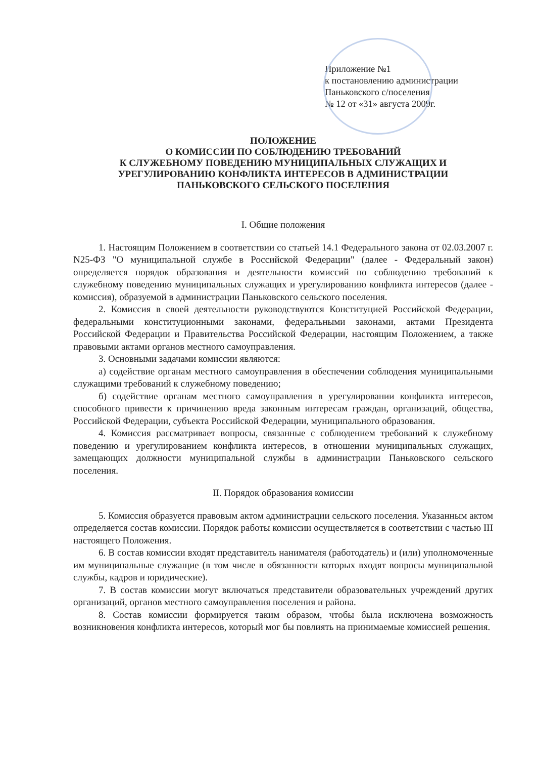Приложение №1
к постановлению администрации
Паньковского с/поселения
№ 12 от «31» августа 2009г.
ПОЛОЖЕНИЕ
О КОМИССИИ ПО СОБЛЮДЕНИЮ ТРЕБОВАНИЙ
К СЛУЖЕБНОМУ ПОВЕДЕНИЮ МУНИЦИПАЛЬНЫХ СЛУЖАЩИХ И
УРЕГУЛИРОВАНИЮ КОНФЛИКТА ИНТЕРЕСОВ В АДМИНИСТРАЦИИ
ПАНЬКОВСКОГО СЕЛЬСКОГО ПОСЕЛЕНИЯ
I. Общие положения
1. Настоящим Положением в соответствии со статьей 14.1 Федерального закона от 02.03.2007 г. N25-ФЗ "О муниципальной службе в Российской Федерации" (далее - Федеральный закон) определяется порядок образования и деятельности комиссий по соблюдению требований к служебному поведению муниципальных служащих и урегулированию конфликта интересов (далее - комиссия), образуемой в администрации Паньковского сельского поселения.
2. Комиссия в своей деятельности руководствуются Конституцией Российской Федерации, федеральными конституционными законами, федеральными законами, актами Президента Российской Федерации и Правительства Российской Федерации, настоящим Положением, а также правовыми актами органов местного самоуправления.
3. Основными задачами комиссии являются:
а) содействие органам местного самоуправления в обеспечении соблюдения муниципальными служащими требований к служебному поведению;
б) содействие органам местного самоуправления в урегулировании конфликта интересов, способного привести к причинению вреда законным интересам граждан, организаций, общества, Российской Федерации, субъекта Российской Федерации, муниципального образования.
4. Комиссия рассматривает вопросы, связанные с соблюдением требований к служебному поведению и урегулированием конфликта интересов, в отношении муниципальных служащих, замещающих должности муниципальной службы в администрации Паньковского сельского поселения.
II. Порядок образования комиссии
5. Комиссия образуется правовым актом администрации сельского поселения. Указанным актом определяется состав комиссии. Порядок работы комиссии осуществляется в соответствии с частью III настоящего Положения.
6. В состав комиссии входят представитель нанимателя (работодатель) и (или) уполномоченные им муниципальные служащие (в том числе в обязанности которых входят вопросы муниципальной службы, кадров и юридические).
7. В состав комиссии могут включаться представители образовательных учреждений других организаций, органов местного самоуправления поселения и района.
8. Состав комиссии формируется таким образом, чтобы была исключена возможность возникновения конфликта интересов, который мог бы повлиять на принимаемые комиссией решения.